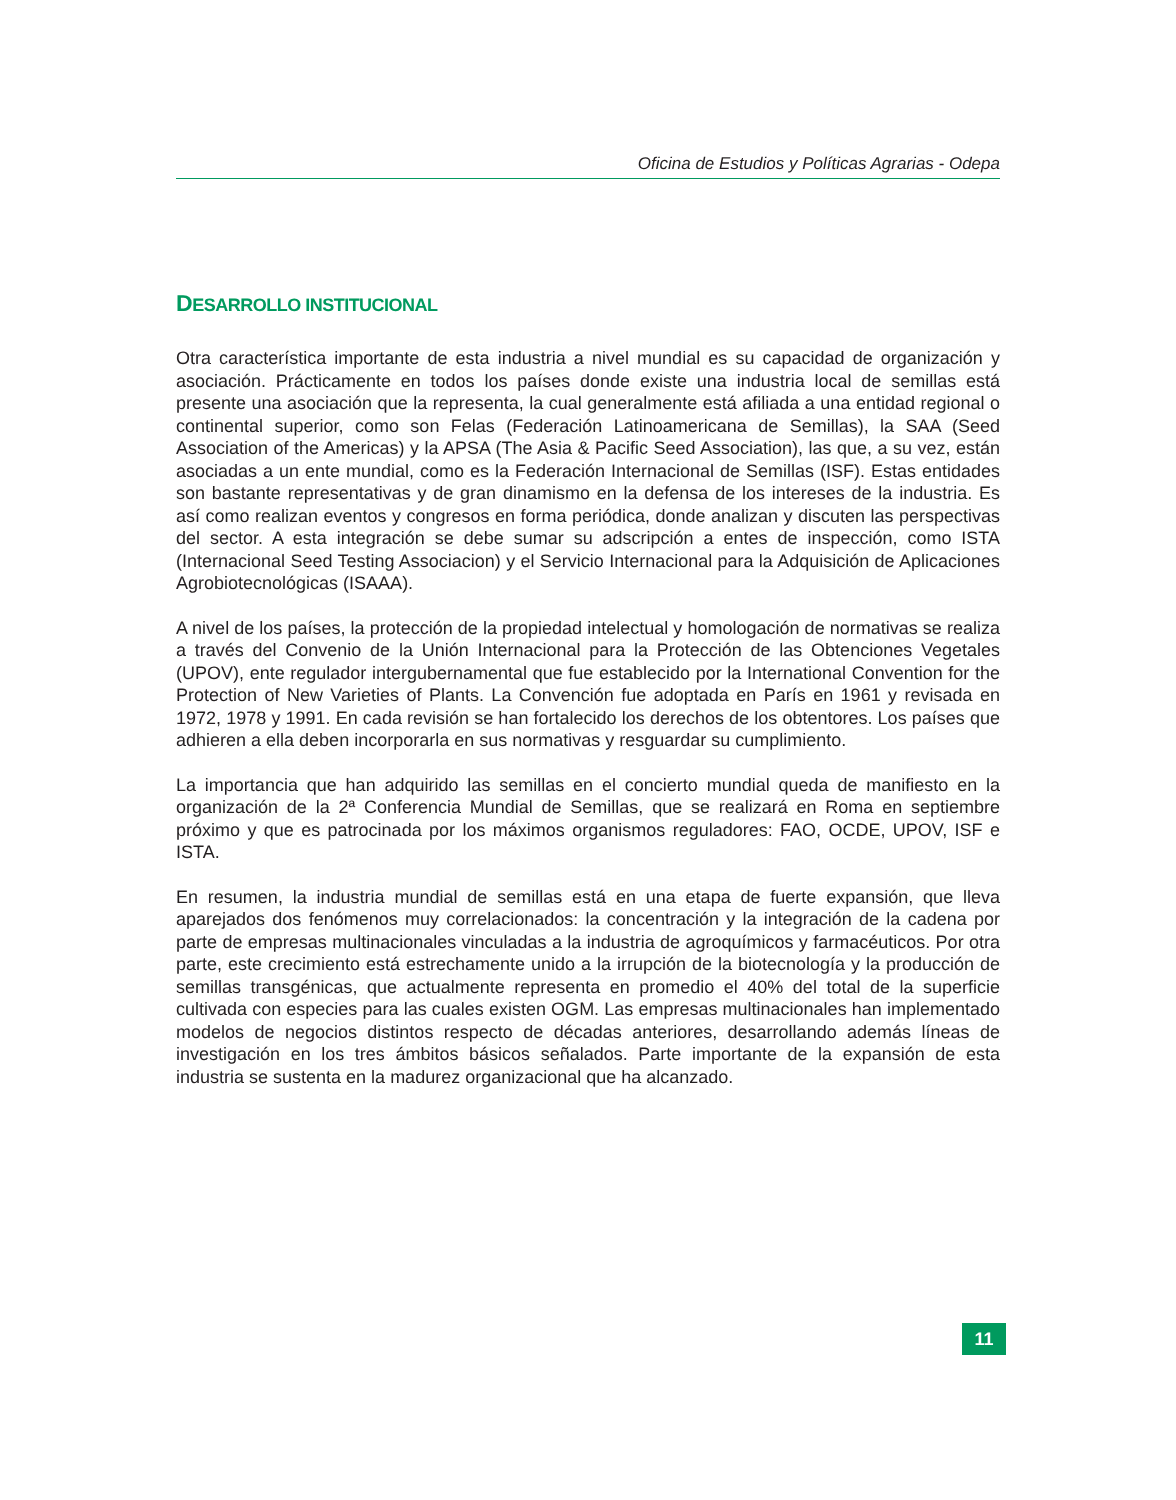Oficina de Estudios y Políticas Agrarias - Odepa
DESARROLLO INSTITUCIONAL
Otra característica importante de esta industria a nivel mundial es su capacidad de organización y asociación. Prácticamente en todos los países donde existe una industria local de semillas está presente una asociación que la representa, la cual generalmente está afiliada a una entidad regional o continental superior, como son Felas (Federación Latinoamericana de Semillas), la SAA (Seed Association of the Americas) y la APSA (The Asia & Pacific Seed Association), las que, a su vez, están asociadas a un ente mundial, como es la Federación Internacional de Semillas (ISF). Estas entidades son bastante representativas y de gran dinamismo en la defensa de los intereses de la industria. Es así como realizan eventos y congresos en forma periódica, donde analizan y discuten las perspectivas del sector. A esta integración se debe sumar su adscripción a entes de inspección, como ISTA (Internacional Seed Testing Associacion) y el Servicio Internacional para la Adquisición de Aplicaciones Agrobiotecnológicas (ISAAA).
A nivel de los países, la protección de la propiedad intelectual y homologación de normativas se realiza a través del Convenio de la Unión Internacional para la Protección de las Obtenciones Vegetales (UPOV), ente regulador intergubernamental que fue establecido por la International Convention for the Protection of New Varieties of Plants. La Convención fue adoptada en París en 1961 y revisada en 1972, 1978 y 1991. En cada revisión se han fortalecido los derechos de los obtentores. Los países que adhieren a ella deben incorporarla en sus normativas y resguardar su cumplimiento.
La importancia que han adquirido las semillas en el concierto mundial queda de manifiesto en la organización de la 2ª Conferencia Mundial de Semillas, que se realizará en Roma en septiembre próximo y que es patrocinada por los máximos organismos reguladores: FAO, OCDE, UPOV, ISF e ISTA.
En resumen, la industria mundial de semillas está en una etapa de fuerte expansión, que lleva aparejados dos fenómenos muy correlacionados: la concentración y la integración de la cadena por parte de empresas multinacionales vinculadas a la industria de agroquímicos y farmacéuticos. Por otra parte, este crecimiento está estrechamente unido a la irrupción de la biotecnología y la producción de semillas transgénicas, que actualmente representa en promedio el 40% del total de la superficie cultivada con especies para las cuales existen OGM. Las empresas multinacionales han implementado modelos de negocios distintos respecto de décadas anteriores, desarrollando además líneas de investigación en los tres ámbitos básicos señalados. Parte importante de la expansión de esta industria se sustenta en la madurez organizacional que ha alcanzado.
11